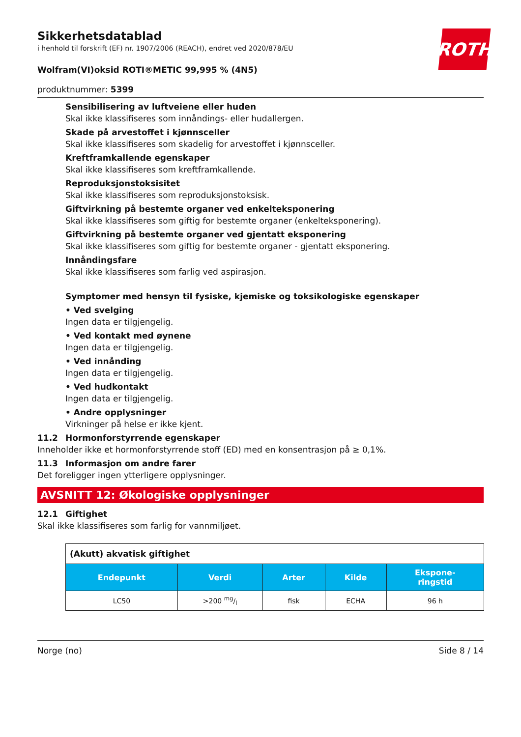ROTH
Sikkerhetsdatablad
i henhold til forskrift (EF) nr. 1907/2006 (REACH), endret ved 2020/878/EU
Wolfram(VI)oksid ROTI®METIC 99,995 % (4N5)
produktnummer: 5399
Sensibilisering av luftveiene eller huden
Skal ikke klassifiseres som innåndings- eller hudallergen.
Skade på arvestoffet i kjønnsceller
Skal ikke klassifiseres som skadelig for arvestoffet i kjønnsceller.
Kreftframkallende egenskaper
Skal ikke klassifiseres som kreftframkallende.
Reproduksjonstoksisitet
Skal ikke klassifiseres som reproduksjonstoksisk.
Giftvirkning på bestemte organer ved enkelteksponering
Skal ikke klassifiseres som giftig for bestemte organer (enkelteksponering).
Giftvirkning på bestemte organer ved gjentatt eksponering
Skal ikke klassifiseres som giftig for bestemte organer - gjentatt eksponering.
Innåndingsfare
Skal ikke klassifiseres som farlig ved aspirasjon.
Symptomer med hensyn til fysiske, kjemiske og toksikologiske egenskaper
• Ved svelging
Ingen data er tilgjengelig.
• Ved kontakt med øynene
Ingen data er tilgjengelig.
• Ved innånding
Ingen data er tilgjengelig.
• Ved hudkontakt
Ingen data er tilgjengelig.
• Andre opplysninger
Virkninger på helse er ikke kjent.
11.2 Hormonforstyrrende egenskaper
Inneholder ikke et hormonforstyrrende stoff (ED) med en konsentrasjon på ≥ 0,1%.
11.3 Informasjon om andre farer
Det foreligger ingen ytterligere opplysninger.
AVSNITT 12: Økologiske opplysninger
12.1 Giftighet
Skal ikke klassifiseres som farlig for vannmiljøet.
| (Akutt) akvatisk giftighet | | | | |
| Endepunkt | Verdi | Arter | Kilde | Ekspone- ringstid |
| LC50 | >200 mg/l | fisk | ECHA | 96 h |
Norge (no) Side 8 / 14